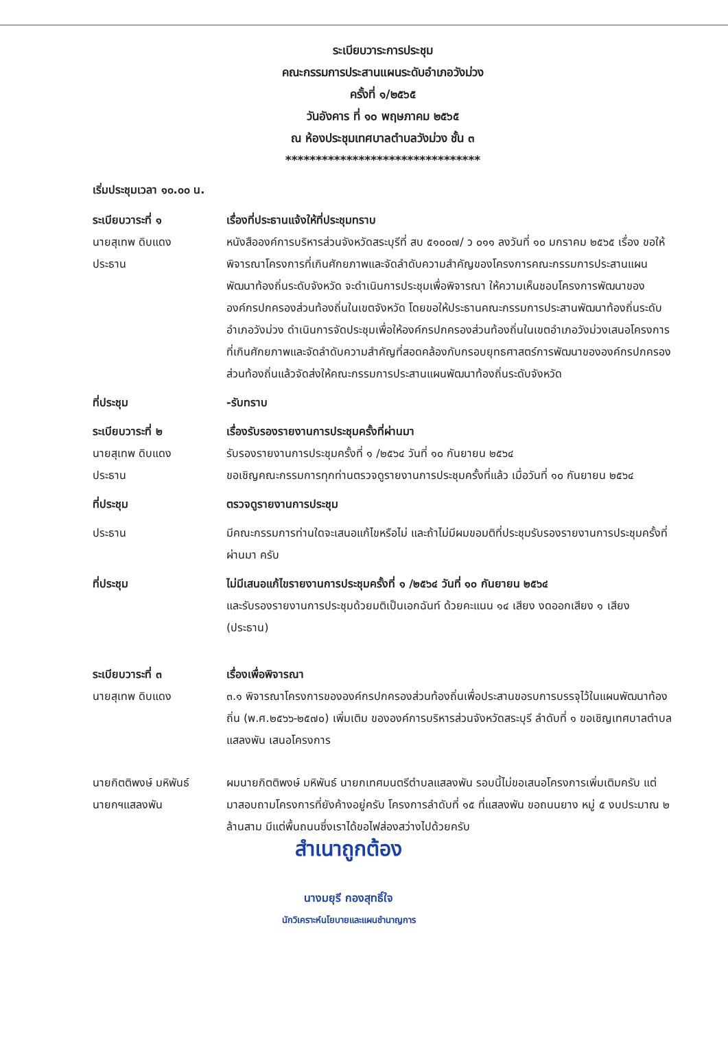ระเบียบวาระการประชุม
คณะกรรมการประสานแผนระดับอำเภอวังม่วง
ครั้งที่ ๑/๒๕๖๕
วันอังคาร ที่ ๑๐ พฤษภาคม ๒๕๖๕
ณ ห้องประชุมเทศบาลตำบลวังม่วง ชั้น ๓
********************************
เริ่มประชุมเวลา ๑๐.๐๐ น.
ระเบียบวาระที่ ๑
นายสุเทพ ดิบแดง
ประธาน
เรื่องที่ประธานแจ้งให้ที่ประชุมทราบ
หนังสือองค์การบริหารส่วนจังหวัดสระบุรีที่ สบ ๕๑๐๐๗/ ว ๐๑๑ ลงวันที่ ๑๐ มกราคม ๒๕๖๕ เรื่อง ขอให้พิจารณาโครงการที่เกินศักยภาพและจัดลำดับความสำคัญของโครงการคณะกรรมการประสานแผนพัฒนาท้องถิ่นระดับจังหวัด จะดำเนินการประชุมเพื่อพิจารณา ให้ความเห็นชอบโครงการพัฒนาขององค์กรปกครองส่วนท้องถิ่นในเขตจังหวัด โดยขอให้ประธานคณะกรรมการประสานพัฒนาท้องถิ่นระดับอำเภอวังม่วง ดำเนินการจัดประชุมเพื่อให้องค์กรปกครองส่วนท้องถิ่นในเขตอำเภอวังม่วงเสนอโครงการที่เกินศักยภาพและจัดลำดับความสำคัญที่สอดคล้องกับกรอบยุทธศาสตร์การพัฒนาขององค์กรปกครองส่วนท้องถิ่นแล้วจัดส่งให้คณะกรรมการประสานแผนพัฒนาท้องถิ่นระดับจังหวัด
ที่ประชุม -รับทราบ
ระเบียบวาระที่ ๒
นายสุเทพ ดิบแดง
ประธาน
เรื่องรับรองรายงานการประชุมครั้งที่ผ่านมา
รับรองรายงานการประชุมครั้งที่ ๑ /๒๕๖๔ วันที่ ๑๐ กันยายน ๒๕๖๔
ขอเชิญคณะกรรมการทุกท่านตรวจดูรายงานการประชุมครั้งที่แล้ว เมื่อวันที่ ๑๐ กันยายน ๒๕๖๔
ที่ประชุม ตรวจดูรายงานการประชุม
ประธาน มีคณะกรรมการท่านใดจะเสนอแก้ไขหรือไม่ และถ้าไม่มีผมขอมติที่ประชุมรับรองรายงานการประชุมครั้งที่ผ่านมา ครับ
ที่ประชุม ไม่มีเสนอแก้ไขรายงานการประชุมครั้งที่ ๑ /๒๕๖๔ วันที่ ๑๐ กันยายน ๒๕๖๔
และรับรองรายงานการประชุมด้วยมติเป็นเอกฉันท์ ด้วยคะแนน ๑๔ เสียง งดออกเสียง ๑ เสียง (ประธาน)
ระเบียบวาระที่ ๓
นายสุเทพ ดิบแดง
เรื่องเพื่อพิจารณา
๓.๑ พิจารณาโครงการขององค์กรปกครองส่วนท้องถิ่นเพื่อประสานขอรบการบรรจุไว้ในแผนพัฒนาท้องถิ่น (พ.ศ.๒๕๖๖-๒๕๗๐) เพิ่มเติม ขององค์การบริหารส่วนจังหวัดสระบุรี ลำดับที่ ๑ ขอเชิญเทศบาลตำบลแสลงพัน เสนอโครงการ
นายกิตติพงษ์ มหิพันธ์
นายกฯแสลงพัน
ผมนายกิตติพงษ์ มหิพันธ์ นายกเทศมนตรีตำบลแสลงพัน รอบนี้ไม่ขอเสนอโครงการเพิ่มเติมครับ แต่มาสอบถามโครงการที่ยังค้างอยู่ครับ โครงการลำดับที่ ๑๕ ที่แสลงพัน ขอถนนยาง หมู่ ๕ งบประมาณ ๒ ล้านสาม มีแต่พื้นถนนซึ่งเราได้ขอไฟส่องสว่างไปด้วยครับ
สำเนาถูกต้อง
นางมยุรี กองสุทธิ์ใจ
นักวิเคราะห์นโยบายและแผนชำนาญการ